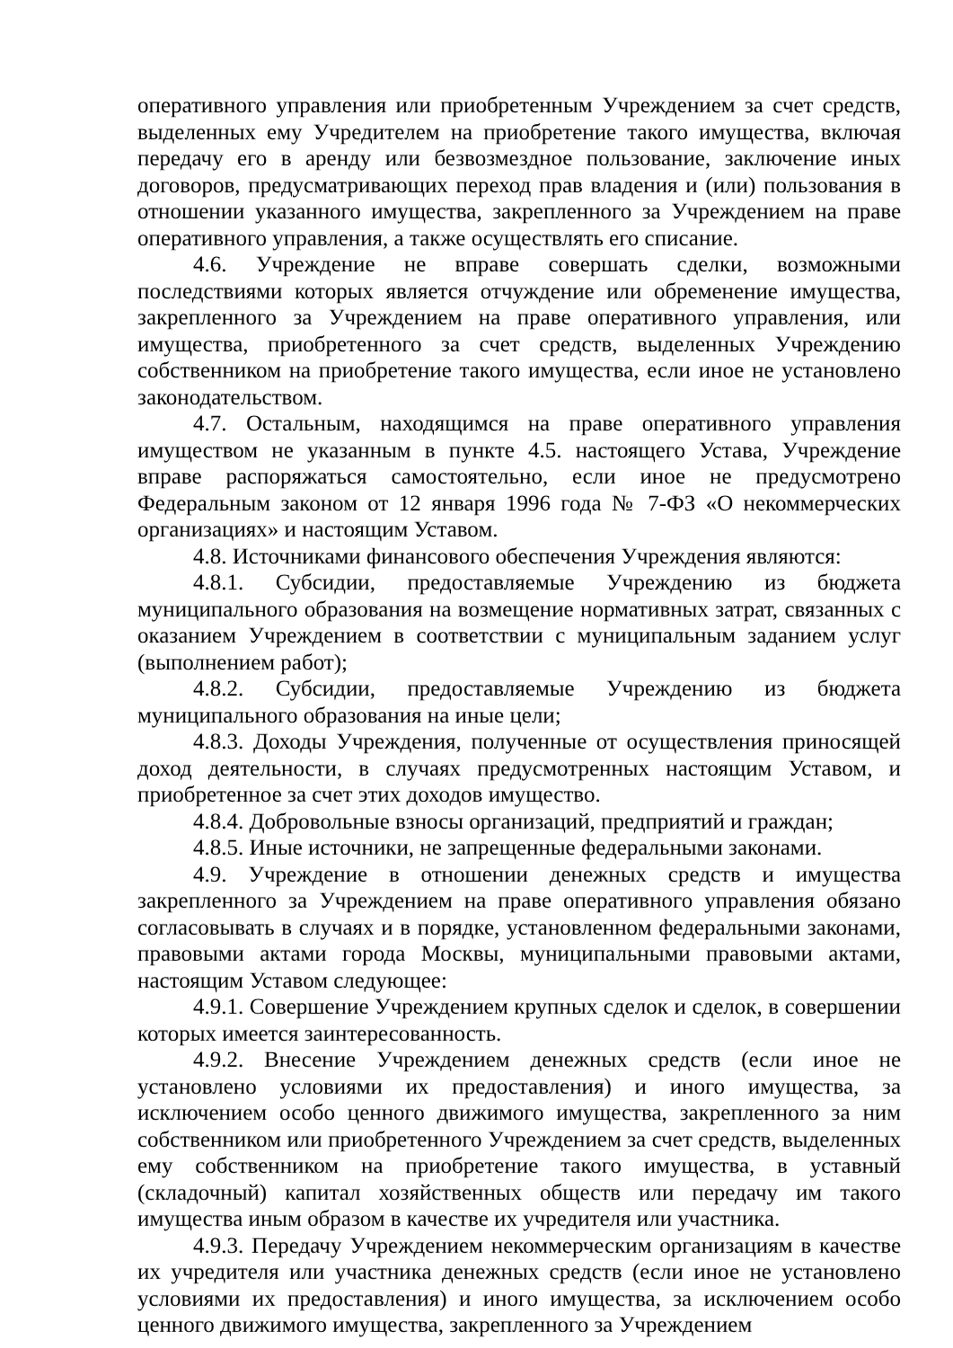оперативного управления или приобретенным Учреждением за счет средств, выделенных ему Учредителем на приобретение такого имущества, включая передачу его в аренду или безвозмездное пользование, заключение иных договоров, предусматривающих переход прав владения и (или) пользования в отношении указанного имущества, закрепленного за Учреждением на праве оперативного управления, а также осуществлять его списание.
4.6. Учреждение не вправе совершать сделки, возможными последствиями которых является отчуждение или обременение имущества, закрепленного за Учреждением на праве оперативного управления, или имущества, приобретенного за счет средств, выделенных Учреждению собственником на приобретение такого имущества, если иное не установлено законодательством.
4.7. Остальным, находящимся на праве оперативного управления имуществом не указанным в пункте 4.5. настоящего Устава, Учреждение вправе распоряжаться самостоятельно, если иное не предусмотрено Федеральным законом от 12 января 1996 года № 7-ФЗ «О некоммерческих организациях» и настоящим Уставом.
4.8. Источниками финансового обеспечения Учреждения являются:
4.8.1. Субсидии, предоставляемые Учреждению из бюджета муниципального образования на возмещение нормативных затрат, связанных с оказанием Учреждением в соответствии с муниципальным заданием услуг (выполнением работ);
4.8.2. Субсидии, предоставляемые Учреждению из бюджета муниципального образования на иные цели;
4.8.3. Доходы Учреждения, полученные от осуществления приносящей доход деятельности, в случаях предусмотренных настоящим Уставом, и приобретенное за счет этих доходов имущество.
4.8.4. Добровольные взносы организаций, предприятий и граждан;
4.8.5. Иные источники, не запрещенные федеральными законами.
4.9. Учреждение в отношении денежных средств и имущества закрепленного за Учреждением на праве оперативного управления обязано согласовывать в случаях и в порядке, установленном федеральными законами, правовыми актами города Москвы, муниципальными правовыми актами, настоящим Уставом следующее:
4.9.1. Совершение Учреждением крупных сделок и сделок, в совершении которых имеется заинтересованность.
4.9.2. Внесение Учреждением денежных средств (если иное не установлено условиями их предоставления) и иного имущества, за исключением особо ценного движимого имущества, закрепленного за ним собственником или приобретенного Учреждением за счет средств, выделенных ему собственником на приобретение такого имущества, в уставный (складочный) капитал хозяйственных обществ или передачу им такого имущества иным образом в качестве их учредителя или участника.
4.9.3. Передачу Учреждением некоммерческим организациям в качестве их учредителя или участника денежных средств (если иное не установлено условиями их предоставления) и иного имущества, за исключением особо ценного движимого имущества, закрепленного за Учреждением